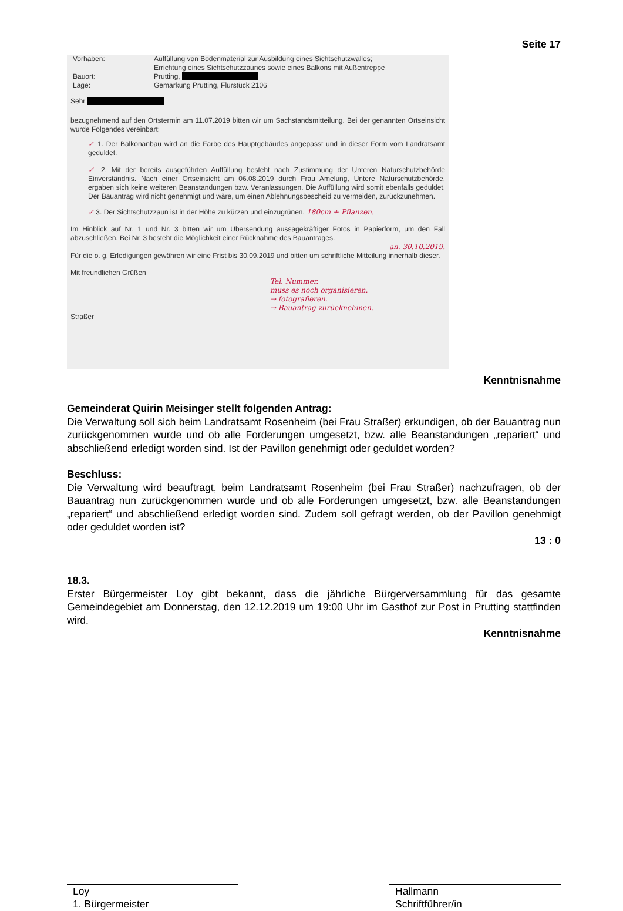Seite 17
| Vorhaben: | Auffüllung von Bodenmaterial zur Ausbildung eines Sichtschutzwalles; Errichtung eines Sichtschutzzaunes sowie eines Balkons mit Außentreppe |
| Bauort: | Prutting, |
| Lage: | Gemarkung Prutting, Flurstück 2106 |
Sehr
bezugnehmend auf den Ortstermin am 11.07.2019 bitten wir um Sachstandsmitteilung. Bei der genannten Ortseinsicht wurde Folgendes vereinbart:
✓ 1. Der Balkonanbau wird an die Farbe des Hauptgebäudes angepasst und in dieser Form vom Landratsamt geduldet.
✓ 2. Mit der bereits ausgeführten Auffüllung besteht nach Zustimmung der Unteren Naturschutzbehörde Einverständnis. Nach einer Ortseinsicht am 06.08.2019 durch Frau Amelung, Untere Naturschutzbehörde, ergaben sich keine weiteren Beanstandungen bzw. Veranlassungen. Die Auffüllung wird somit ebenfalls geduldet. Der Bauantrag wird nicht genehmigt und wäre, um einen Ablehnungsbescheid zu vermeiden, zurückzunehmen.
✓ 3. Der Sichtschutzzaun ist in der Höhe zu kürzen und einzugrünen. 180cm + Pflanzen.
Im Hinblick auf Nr. 1 und Nr. 3 bitten wir um Übersendung aussagekräftiger Fotos in Papierform, um den Fall abzuschließen. Bei Nr. 3 besteht die Möglichkeit einer Rücknahme des Bauantrages.
an. 30.10.2019.
Für die o. g. Erledigungen gewähren wir eine Frist bis 30.09.2019 und bitten um schriftliche Mitteilung innerhalb dieser.
Mit freundlichen Grüßen
Tel. Nummer.
muss es noch organisieren.
→ fotografieren.
→ Bauantrag zurücknehmen.
Straßer
Kenntnisnahme
Gemeinderat Quirin Meisinger stellt folgenden Antrag:
Die Verwaltung soll sich beim Landratsamt Rosenheim (bei Frau Straßer) erkundigen, ob der Bauantrag nun zurückgenommen wurde und ob alle Forderungen umgesetzt, bzw. alle Beanstandungen „repariert“ und abschließend erledigt worden sind. Ist der Pavillon genehmigt oder geduldet worden?
Beschluss:
Die Verwaltung wird beauftragt, beim Landratsamt Rosenheim (bei Frau Straßer) nachzufragen, ob der Bauantrag nun zurückgenommen wurde und ob alle Forderungen umgesetzt, bzw. alle Beanstandungen „repariert“ und abschließend erledigt worden sind. Zudem soll gefragt werden, ob der Pavillon genehmigt oder geduldet worden ist?
13 : 0
18.3.
Erster Bürgermeister Loy gibt bekannt, dass die jährliche Bürgerversammlung für das gesamte Gemeindegebiet am Donnerstag, den 12.12.2019 um 19:00 Uhr im Gasthof zur Post in Prutting stattfinden wird.
Kenntnisnahme
Loy
1. Bürgermeister
Hallmann
Schriftführer/in